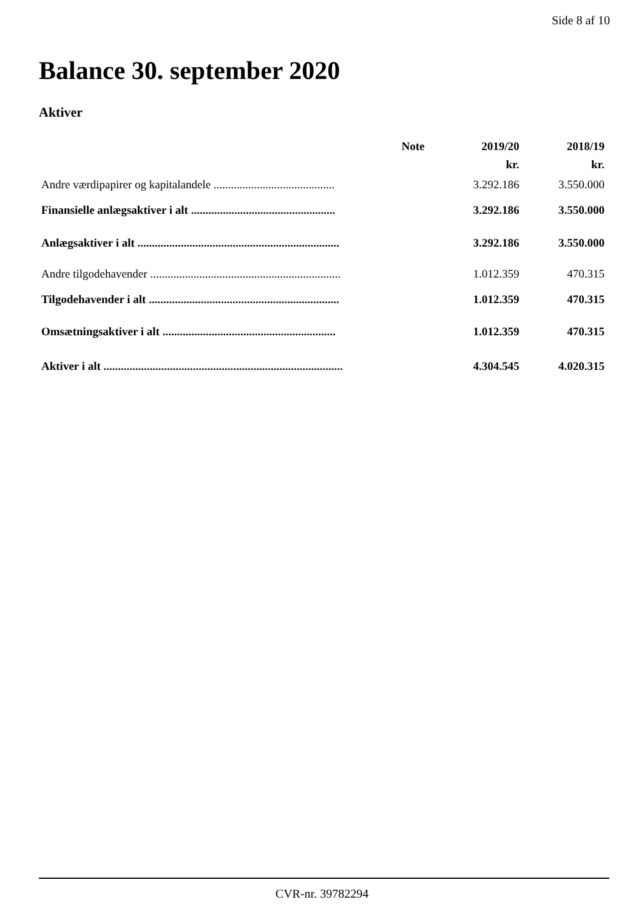Side 8 af 10
Balance 30. september 2020
Aktiver
| | Note | 2019/20 | 2018/19 |
| --- | --- | --- | --- |
| | | kr. | kr. |
| Andre værdipapirer og kapitalandele .......................................... | | 3.292.186 | 3.550.000 |
| Finansielle anlægsaktiver i alt .................................................. | | 3.292.186 | 3.550.000 |
| Anlægsaktiver i alt ...................................................................... | | 3.292.186 | 3.550.000 |
| Andre tilgodehavender .................................................................. | | 1.012.359 | 470.315 |
| Tilgodehavender i alt .................................................................. | | 1.012.359 | 470.315 |
| Omsætningsaktiver i alt ............................................................ | | 1.012.359 | 470.315 |
| Aktiver i alt ................................................................................... | | 4.304.545 | 4.020.315 |
CVR-nr. 39782294